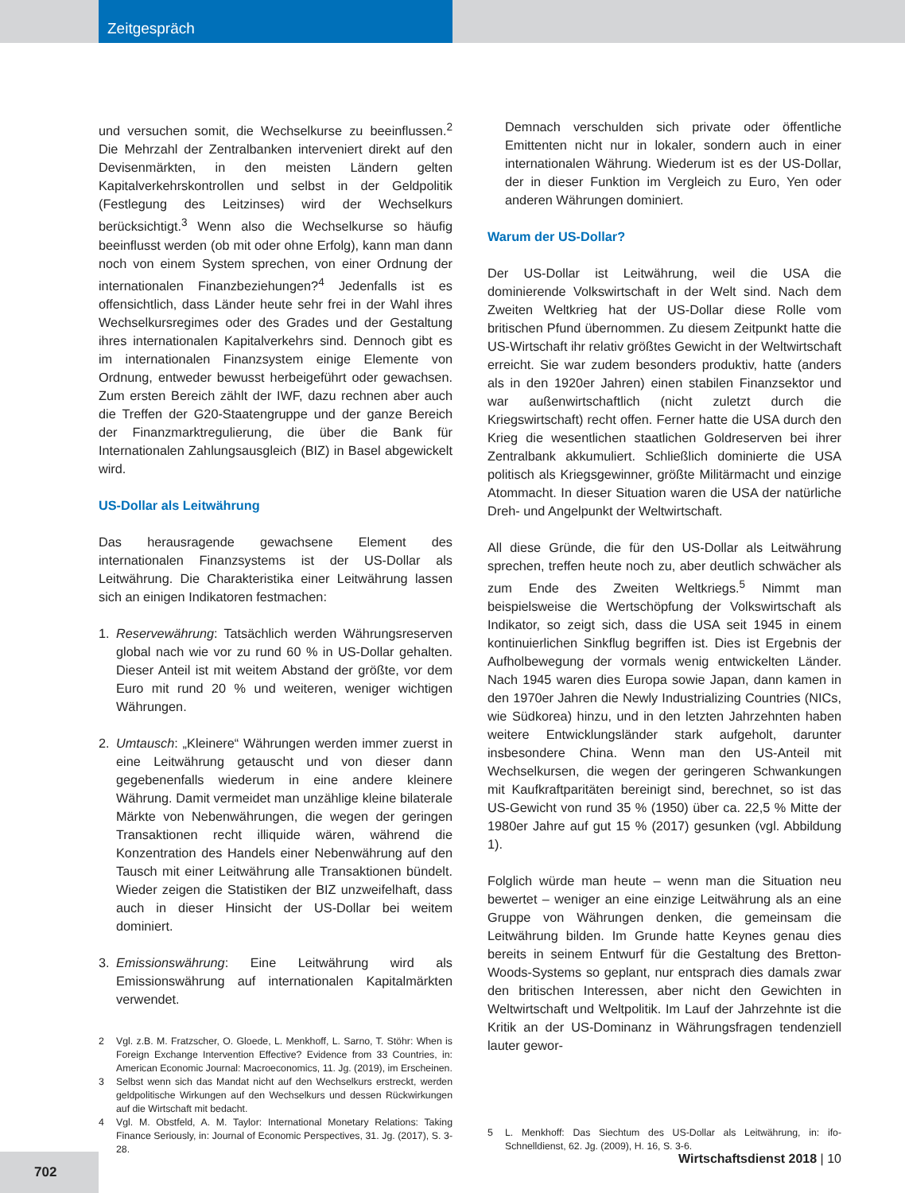Zeitgespräch
und versuchen somit, die Wechselkurse zu beeinflussen.<sup>2</sup> Die Mehrzahl der Zentralbanken interveniert direkt auf den Devisenmärkten, in den meisten Ländern gelten Kapitalverkehrskontrollen und selbst in der Geldpolitik (Festlegung des Leitzinses) wird der Wechselkurs berücksichtigt.<sup>3</sup> Wenn also die Wechselkurse so häufig beeinflusst werden (ob mit oder ohne Erfolg), kann man dann noch von einem System sprechen, von einer Ordnung der internationalen Finanzbeziehungen?<sup>4</sup> Jedenfalls ist es offensichtlich, dass Länder heute sehr frei in der Wahl ihres Wechselkursregimes oder des Grades und der Gestaltung ihres internationalen Kapitalverkehrs sind. Dennoch gibt es im internationalen Finanzsystem einige Elemente von Ordnung, entweder bewusst herbeigeführt oder gewachsen. Zum ersten Bereich zählt der IWF, dazu rechnen aber auch die Treffen der G20-Staatengruppe und der ganze Bereich der Finanzmarktregulierung, die über die Bank für Internationalen Zahlungsausgleich (BIZ) in Basel abgewickelt wird.
US-Dollar als Leitwährung
Das herausragende gewachsene Element des internationalen Finanzsystems ist der US-Dollar als Leitwährung. Die Charakteristika einer Leitwährung lassen sich an einigen Indikatoren festmachen:
1. Reservewährung: Tatsächlich werden Währungsreserven global nach wie vor zu rund 60 % in US-Dollar gehalten. Dieser Anteil ist mit weitem Abstand der größte, vor dem Euro mit rund 20 % und weiteren, weniger wichtigen Währungen.
2. Umtausch: „Kleinere“ Währungen werden immer zuerst in eine Leitwährung getauscht und von dieser dann gegebenenfalls wiederum in eine andere kleinere Währung. Damit vermeidet man unzählige kleine bilaterale Märkte von Nebenwährungen, die wegen der geringen Transaktionen recht illiquide wären, während die Konzentration des Handels einer Nebenwährung auf den Tausch mit einer Leitwährung alle Transaktionen bündelt. Wieder zeigen die Statistiken der BIZ unzweifelhaft, dass auch in dieser Hinsicht der US-Dollar bei weitem dominiert.
3. Emissionswährung: Eine Leitwährung wird als Emissionswährung auf internationalen Kapitalmärkten verwendet.
2 Vgl. z.B. M. Fratzscher, O. Gloede, L. Menkhoff, L. Sarno, T. Stöhr: When is Foreign Exchange Intervention Effective? Evidence from 33 Countries, in: American Economic Journal: Macroeconomics, 11. Jg. (2019), im Erscheinen.
3 Selbst wenn sich das Mandat nicht auf den Wechselkurs erstreckt, werden geldpolitische Wirkungen auf den Wechselkurs und dessen Rückwirkungen auf die Wirtschaft mit bedacht.
4 Vgl. M. Obstfeld, A. M. Taylor: International Monetary Relations: Taking Finance Seriously, in: Journal of Economic Perspectives, 31. Jg. (2017), S. 3-28.
Demnach verschulden sich private oder öffentliche Emittenten nicht nur in lokaler, sondern auch in einer internationalen Währung. Wiederum ist es der US-Dollar, der in dieser Funktion im Vergleich zu Euro, Yen oder anderen Währungen dominiert.
Warum der US-Dollar?
Der US-Dollar ist Leitwährung, weil die USA die dominierende Volkswirtschaft in der Welt sind. Nach dem Zweiten Weltkrieg hat der US-Dollar diese Rolle vom britischen Pfund übernommen. Zu diesem Zeitpunkt hatte die US-Wirtschaft ihr relativ größtes Gewicht in der Weltwirtschaft erreicht. Sie war zudem besonders produktiv, hatte (anders als in den 1920er Jahren) einen stabilen Finanzsektor und war außenwirtschaftlich (nicht zuletzt durch die Kriegswirtschaft) recht offen. Ferner hatte die USA durch den Krieg die wesentlichen staatlichen Goldreserven bei ihrer Zentralbank akkumuliert. Schließlich dominierte die USA politisch als Kriegsgewinner, größte Militärmacht und einzige Atommacht. In dieser Situation waren die USA der natürliche Dreh- und Angelpunkt der Weltwirtschaft.
All diese Gründe, die für den US-Dollar als Leitwährung sprechen, treffen heute noch zu, aber deutlich schwächer als zum Ende des Zweiten Weltkriegs.<sup>5</sup> Nimmt man beispielsweise die Wertschöpfung der Volkswirtschaft als Indikator, so zeigt sich, dass die USA seit 1945 in einem kontinuierlichen Sinkflug begriffen ist. Dies ist Ergebnis der Aufholbewegung der vormals wenig entwickelten Länder. Nach 1945 waren dies Europa sowie Japan, dann kamen in den 1970er Jahren die Newly Industrializing Countries (NICs, wie Südkorea) hinzu, und in den letzten Jahrzehnten haben weitere Entwicklungsländer stark aufgeholt, darunter insbesondere China. Wenn man den US-Anteil mit Wechselkursen, die wegen der geringeren Schwankungen mit Kaufkraftparitäten bereinigt sind, berechnet, so ist das US-Gewicht von rund 35 % (1950) über ca. 22,5 % Mitte der 1980er Jahre auf gut 15 % (2017) gesunken (vgl. Abbildung 1).
Folglich würde man heute – wenn man die Situation neu bewertet – weniger an eine einzige Leitwährung als an eine Gruppe von Währungen denken, die gemeinsam die Leitwährung bilden. Im Grunde hatte Keynes genau dies bereits in seinem Entwurf für die Gestaltung des Bretton-Woods-Systems so geplant, nur entsprach dies damals zwar den britischen Interessen, aber nicht den Gewichten in Weltwirtschaft und Weltpolitik. Im Lauf der Jahrzehnte ist die Kritik an der US-Dominanz in Währungsfragen tendenziell lauter gewor-
5 L. Menkhoff: Das Siechtum des US-Dollar als Leitwährung, in: ifo-Schnelldienst, 62. Jg. (2009), H. 16, S. 3-6.
702 Wirtschaftsdienst 2018 | 10